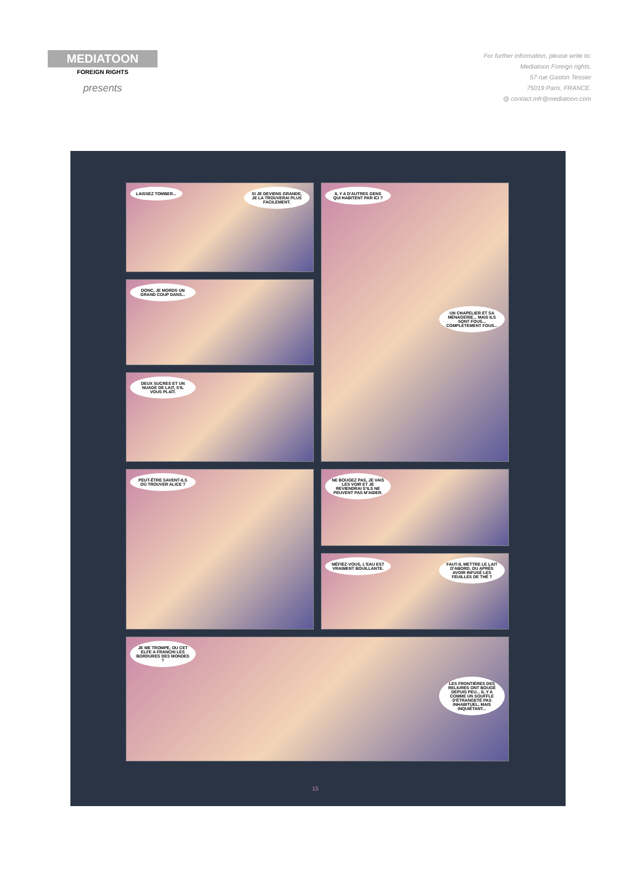MEDIATOON
FOREIGN RIGHTS
presents
For further information, please write to:
Mediatoon Foreign rights,
57 rue Gaston Tessier
75019 Paris, FRANCE.
@ contact.mfr@mediatoon.com
LAISSEZ TOMBER... SI JE DEVIENS GRANDE, JE LA TROUVERAI PLUS FACILEMENT.
IL Y A D'AUTRES GENS QUI HABITENT PAR ICI ? UN CHAPELIER ET SA MÉNAGERIE... MAIS ILS SONT FOUS... COMPLÈTEMENT FOUS...
DONC, JE MORDS UN GRAND COUP DANS...
DEUX SUCRES ET UN NUAGE DE LAIT, S'IL VOUS PLAÎT.
PEUT-ÊTRE SAVENT-ILS OÙ TROUVER ALICE ?
NE BOUGEZ PAS, JE VAIS LES VOIR ET JE REVIENDRAI S'ILS NE PEUVENT PAS M'AIDER.
MÉFIEZ-VOUS, L'EAU EST VRAIMENT BOUILLANTE. FAUT-IL METTRE LE LAIT D'ABORD, OU APRÈS AVOIR INFUSÉ LES FEUILLES DE THÉ ?
JE ME TROMPE, OU CET ELFE A FRANCHI LES BORDURES DES MONDES ? LES FRONTIÈRES DES RELIURES ONT BOUGÉ DEPUIS PEU... IL Y A COMME UN SOUFFLE D'ÉTRANGETÉ PAS INHABITUEL, MAIS INQUIÉTANT...
15